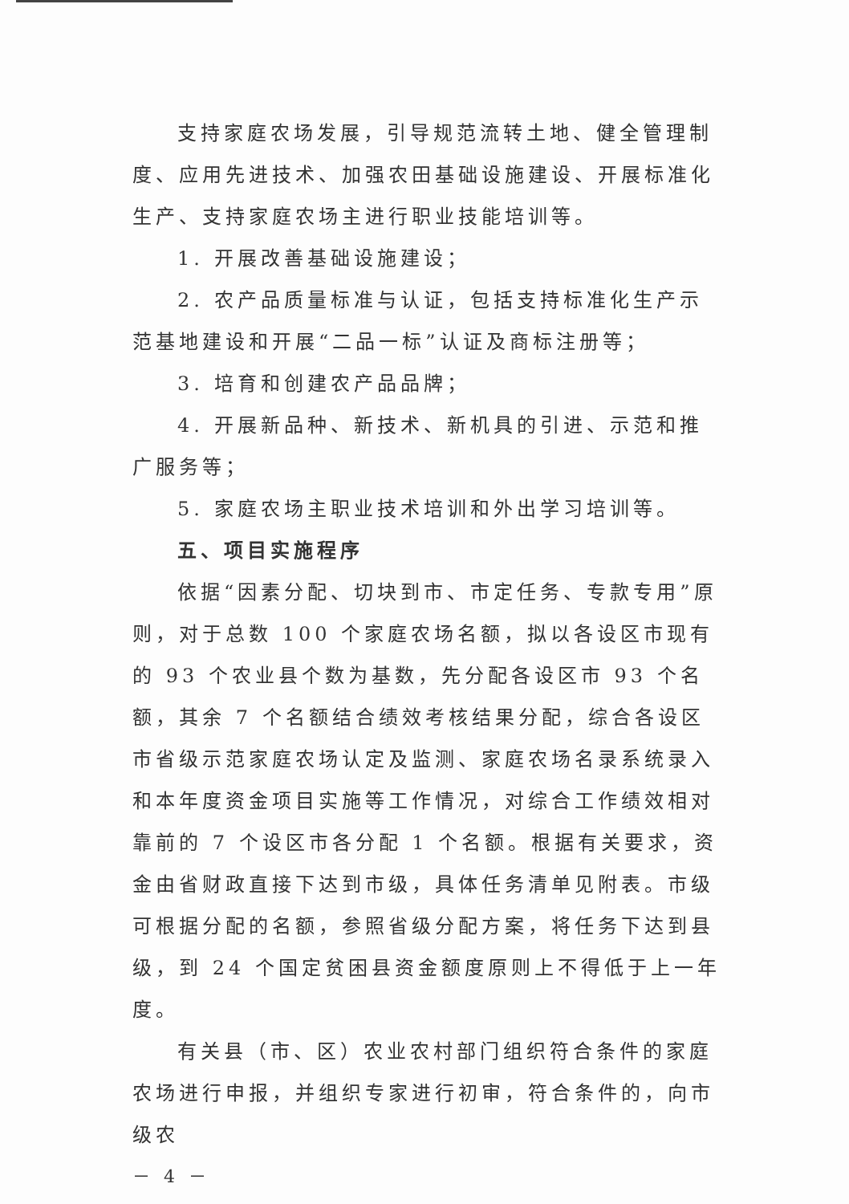支持家庭农场发展，引导规范流转土地、健全管理制度、应用先进技术、加强农田基础设施建设、开展标准化生产、支持家庭农场主进行职业技能培训等。
1. 开展改善基础设施建设；
2. 农产品质量标准与认证，包括支持标准化生产示范基地建设和开展“二品一标”认证及商标注册等；
3. 培育和创建农产品品牌；
4. 开展新品种、新技术、新机具的引进、示范和推广服务等；
5. 家庭农场主职业技术培训和外出学习培训等。
五、项目实施程序
依据“因素分配、切块到市、市定任务、专款专用”原则，对于总数 100 个家庭农场名额，拟以各设区市现有的 93 个农业县个数为基数，先分配各设区市 93 个名额，其余 7 个名额结合绩效考核结果分配，综合各设区市省级示范家庭农场认定及监测、家庭农场名录系统录入和本年度资金项目实施等工作情况，对综合工作绩效相对靠前的 7 个设区市各分配 1 个名额。根据有关要求，资金由省财政直接下达到市级，具体任务清单见附表。市级可根据分配的名额，参照省级分配方案，将任务下达到县级，到 24 个国定贫困县资金额度原则上不得低于上一年度。
有关县（市、区）农业农村部门组织符合条件的家庭农场进行申报，并组织专家进行初审，符合条件的，向市级农
－ 4 －